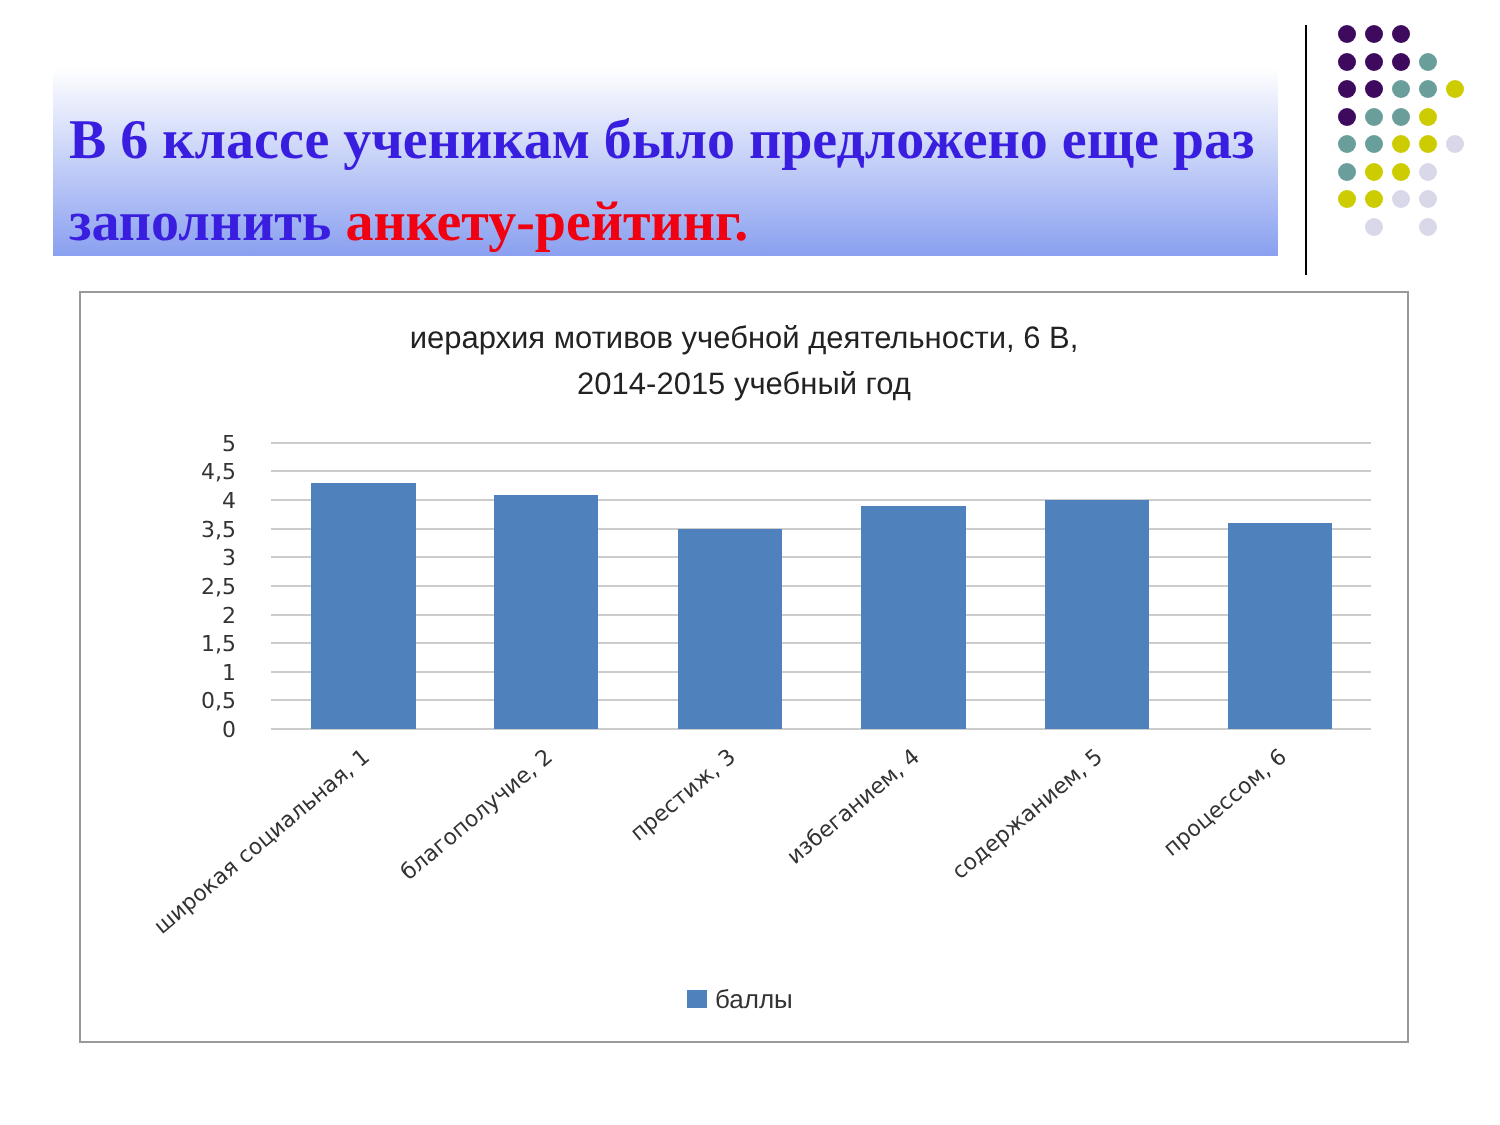В 6 классе ученикам было предложено еще раз заполнить анкету-рейтинг.
иерархия мотивов учебной деятельности, 6 В,
2014-2015 учебный год
5
4,5
4
3,5
3
2,5
2
1,5
1
0,5
0
широкая социальная, 1
благополучие, 2
престиж, 3
избеганием, 4
содержанием, 5
процессом, 6
баллы